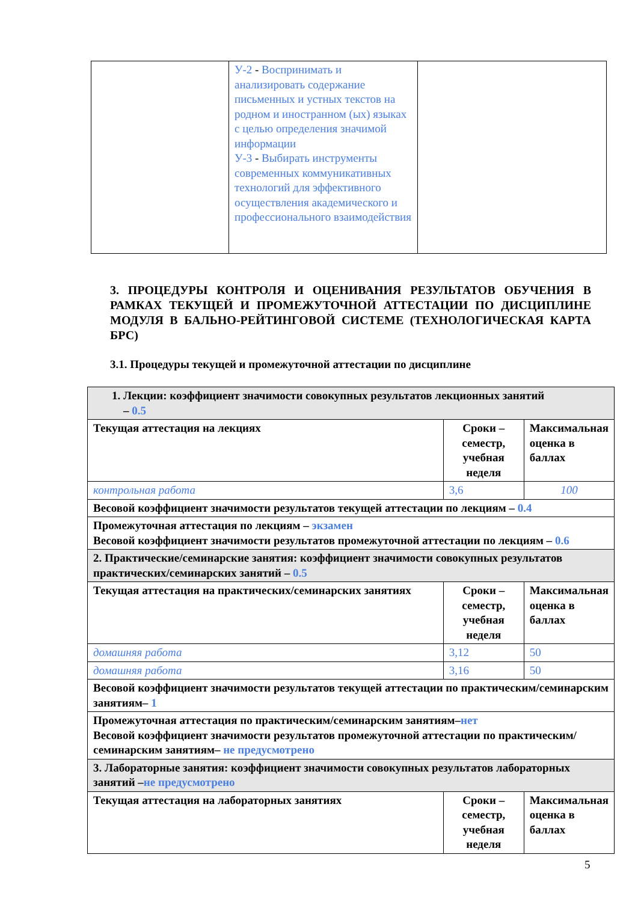| | У-2 - Воспринимать и анализировать содержание письменных и устных текстов на родном и иностранном (ых) языках с целью определения значимой информации У-3 - Выбирать инструменты современных коммуникативных технологий для эффективного осуществления академического и профессионального взаимодействия | |
3. ПРОЦЕДУРЫ КОНТРОЛЯ И ОЦЕНИВАНИЯ РЕЗУЛЬТАТОВ ОБУЧЕНИЯ В РАМКАХ ТЕКУЩЕЙ И ПРОМЕЖУТОЧНОЙ АТТЕСТАЦИИ ПО ДИСЦИПЛИНЕ МОДУЛЯ В БАЛЬНО-РЕЙТИНГОВОЙ СИСТЕМЕ (ТЕХНОЛОГИЧЕСКАЯ КАРТА БРС)
3.1. Процедуры текущей и промежуточной аттестации по дисциплине
| 1. Лекции: коэффициент значимости совокупных результатов лекционных занятий – 0.5 | | |
| Текущая аттестация на лекциях | Сроки – семестр, учебная неделя | Максимальная оценка в баллах |
| контрольная работа | 3,6 | 100 |
| Весовой коэффициент значимости результатов текущей аттестации по лекциям – 0.4 | | |
| Промежуточная аттестация по лекциям – экзамен Весовой коэффициент значимости результатов промежуточной аттестации по лекциям – 0.6 | | |
| 2. Практические/семинарские занятия: коэффициент значимости совокупных результатов практических/семинарских занятий – 0.5 | | |
| Текущая аттестация на практических/семинарских занятиях | Сроки – семестр, учебная неделя | Максимальная оценка в баллах |
| домашняя работа | 3,12 | 50 |
| домашняя работа | 3,16 | 50 |
| Весовой коэффициент значимости результатов текущей аттестации по практическим/семинарским занятиям– 1 | | |
| Промежуточная аттестация по практическим/семинарским занятиям– нет Весовой коэффициент значимости результатов промежуточной аттестации по практическим/семинарским занятиям– не предусмотрено | | |
| 3. Лабораторные занятия: коэффициент значимости совокупных результатов лабораторных занятий – не предусмотрено | | |
| Текущая аттестация на лабораторных занятиях | Сроки – семестр, учебная неделя | Максимальная оценка в баллах |
5